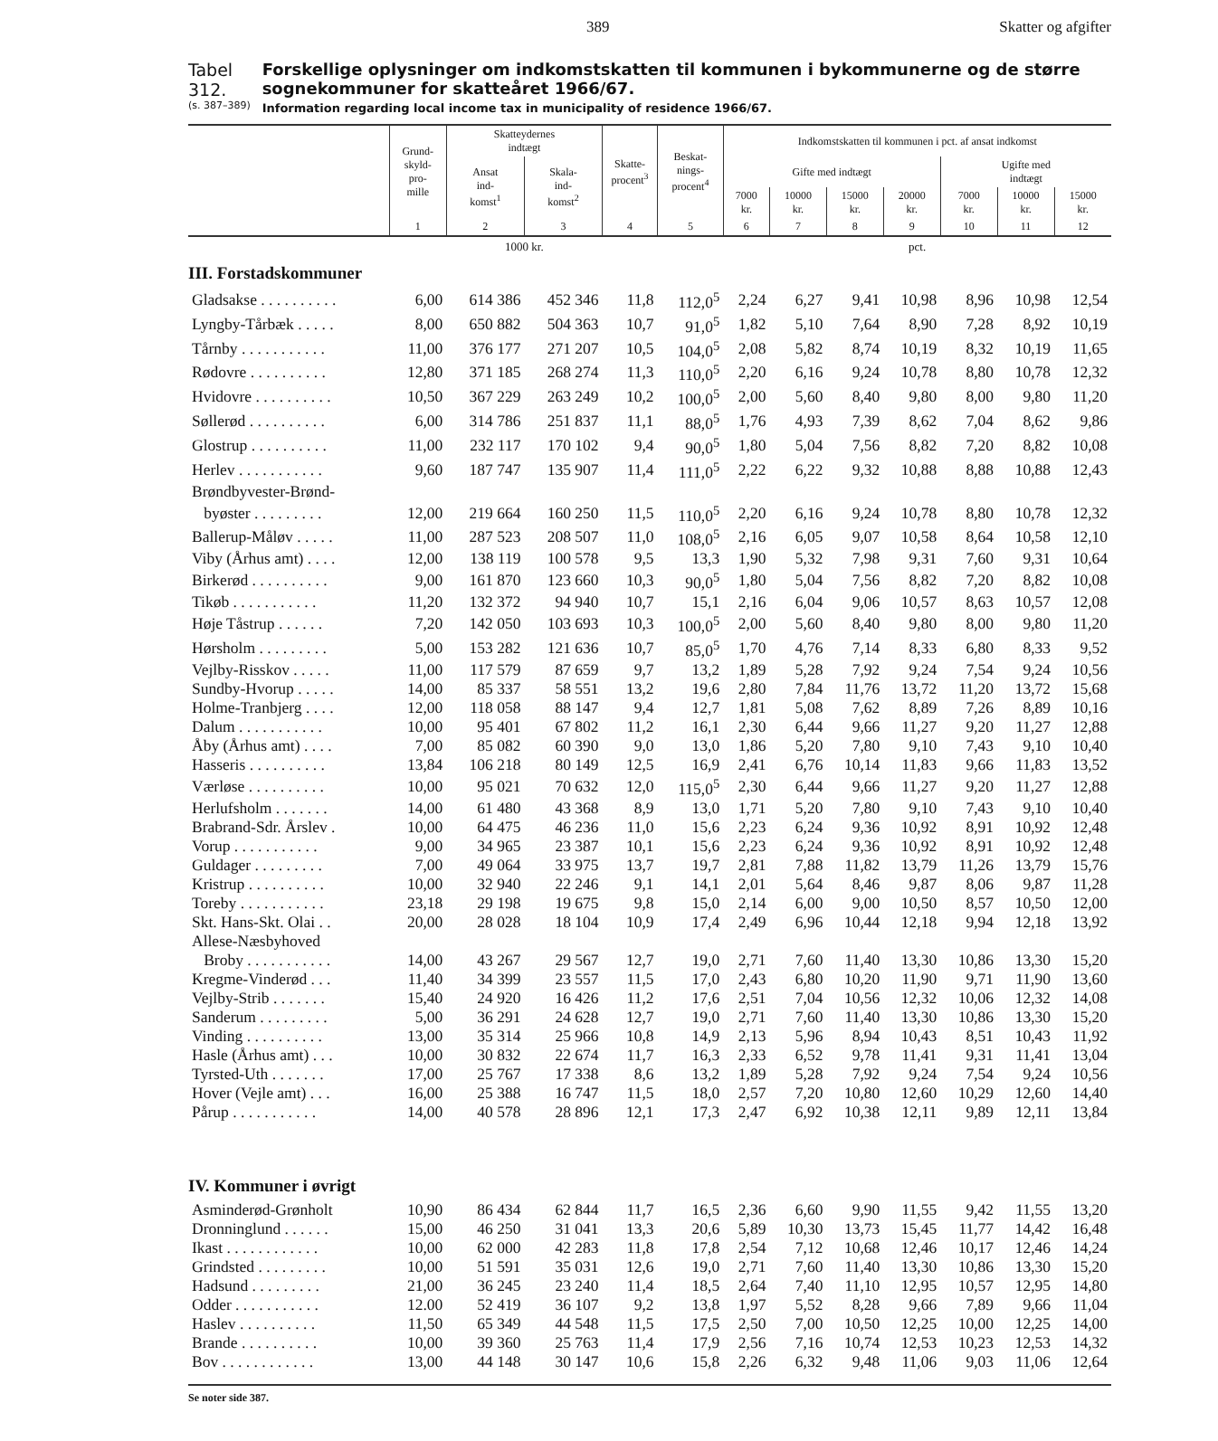389 Skatter og afgifter
Tabel 312.
(s. 387–389)
Forskellige oplysninger om indkomstskatten til kommunen i bykommunerne og de større sognekommuner for skatteåret 1966/67.
Information regarding local income tax in municipality of residence 1966/67.
| | Grund- skyld- pro- mille | Skatteydernes indtægt | | Skatte- procent<sup>3</sup> | Beskat- nings- procent<sup>4</sup> | Indkomstskatten til kommunen i pct. af ansat indkomst | | | | | | |
| --- | --- | --- | --- | --- | --- | --- | --- | --- | --- | --- | --- | --- |
| | | Ansat ind- komst<sup>1</sup> | Skala- ind- komst<sup>2</sup> | | | Gifte med indtægt | | | | Ugifte med indtægt | | |
| | | | | | | 7000 kr. | 10000 kr. | 15000 kr. | 20000 kr. | 7000 kr. | 10000 kr. | 15000 kr. |
| | 1 | 2 | 3 | 4 | 5 | 6 | 7 | 8 | 9 | 10 | 11 | 12 |
| | | 1000 kr. | | | | pct. | | | | | | |
| III. Forstadskommuner | | | | | | | | | | | | |
| Gladsakse . . . . . . . . . . | 6,00 | 614 386 | 452 346 | 11,8 | 112,0<sup>5</sup> | 2,24 | 6,27 | 9,41 | 10,98 | 8,96 | 10,98 | 12,54 |
| Lyngby-Tårbæk . . . . . | 8,00 | 650 882 | 504 363 | 10,7 | 91,0<sup>5</sup> | 1,82 | 5,10 | 7,64 | 8,90 | 7,28 | 8,92 | 10,19 |
| Tårnby . . . . . . . . . . . | 11,00 | 376 177 | 271 207 | 10,5 | 104,0<sup>5</sup> | 2,08 | 5,82 | 8,74 | 10,19 | 8,32 | 10,19 | 11,65 |
| Rødovre . . . . . . . . . . | 12,80 | 371 185 | 268 274 | 11,3 | 110,0<sup>5</sup> | 2,20 | 6,16 | 9,24 | 10,78 | 8,80 | 10,78 | 12,32 |
| Hvidovre . . . . . . . . . . | 10,50 | 367 229 | 263 249 | 10,2 | 100,0<sup>5</sup> | 2,00 | 5,60 | 8,40 | 9,80 | 8,00 | 9,80 | 11,20 |
| Søllerød . . . . . . . . . . | 6,00 | 314 786 | 251 837 | 11,1 | 88,0<sup>5</sup> | 1,76 | 4,93 | 7,39 | 8,62 | 7,04 | 8,62 | 9,86 |
| Glostrup . . . . . . . . . . | 11,00 | 232 117 | 170 102 | 9,4 | 90,0<sup>5</sup> | 1,80 | 5,04 | 7,56 | 8,82 | 7,20 | 8,82 | 10,08 |
| Herlev . . . . . . . . . . . | 9,60 | 187 747 | 135 907 | 11,4 | 111,0<sup>5</sup> | 2,22 | 6,22 | 9,32 | 10,88 | 8,88 | 10,88 | 12,43 |
| Brøndbyvester-Brønd- | | | | | | | | | | | | |
| byøster . . . . . . . . . | 12,00 | 219 664 | 160 250 | 11,5 | 110,0<sup>5</sup> | 2,20 | 6,16 | 9,24 | 10,78 | 8,80 | 10,78 | 12,32 |
| Ballerup-Måløv . . . . . | 11,00 | 287 523 | 208 507 | 11,0 | 108,0<sup>5</sup> | 2,16 | 6,05 | 9,07 | 10,58 | 8,64 | 10,58 | 12,10 |
| Viby (Århus amt) . . . . | 12,00 | 138 119 | 100 578 | 9,5 | 13,3 | 1,90 | 5,32 | 7,98 | 9,31 | 7,60 | 9,31 | 10,64 |
| Birkerød . . . . . . . . . . | 9,00 | 161 870 | 123 660 | 10,3 | 90,0<sup>5</sup> | 1,80 | 5,04 | 7,56 | 8,82 | 7,20 | 8,82 | 10,08 |
| Tikøb . . . . . . . . . . . | 11,20 | 132 372 | 94 940 | 10,7 | 15,1 | 2,16 | 6,04 | 9,06 | 10,57 | 8,63 | 10,57 | 12,08 |
| Høje Tåstrup . . . . . . | 7,20 | 142 050 | 103 693 | 10,3 | 100,0<sup>5</sup> | 2,00 | 5,60 | 8,40 | 9,80 | 8,00 | 9,80 | 11,20 |
| Hørsholm . . . . . . . . . | 5,00 | 153 282 | 121 636 | 10,7 | 85,0<sup>5</sup> | 1,70 | 4,76 | 7,14 | 8,33 | 6,80 | 8,33 | 9,52 |
| Vejlby-Risskov . . . . . | 11,00 | 117 579 | 87 659 | 9,7 | 13,2 | 1,89 | 5,28 | 7,92 | 9,24 | 7,54 | 9,24 | 10,56 |
| Sundby-Hvorup . . . . . | 14,00 | 85 337 | 58 551 | 13,2 | 19,6 | 2,80 | 7,84 | 11,76 | 13,72 | 11,20 | 13,72 | 15,68 |
| Holme-Tranbjerg . . . . | 12,00 | 118 058 | 88 147 | 9,4 | 12,7 | 1,81 | 5,08 | 7,62 | 8,89 | 7,26 | 8,89 | 10,16 |
| Dalum . . . . . . . . . . . | 10,00 | 95 401 | 67 802 | 11,2 | 16,1 | 2,30 | 6,44 | 9,66 | 11,27 | 9,20 | 11,27 | 12,88 |
| Åby (Århus amt) . . . . | 7,00 | 85 082 | 60 390 | 9,0 | 13,0 | 1,86 | 5,20 | 7,80 | 9,10 | 7,43 | 9,10 | 10,40 |
| Hasseris . . . . . . . . . . | 13,84 | 106 218 | 80 149 | 12,5 | 16,9 | 2,41 | 6,76 | 10,14 | 11,83 | 9,66 | 11,83 | 13,52 |
| Værløse . . . . . . . . . . | 10,00 | 95 021 | 70 632 | 12,0 | 115,0<sup>5</sup> | 2,30 | 6,44 | 9,66 | 11,27 | 9,20 | 11,27 | 12,88 |
| Herlufsholm . . . . . . . | 14,00 | 61 480 | 43 368 | 8,9 | 13,0 | 1,71 | 5,20 | 7,80 | 9,10 | 7,43 | 9,10 | 10,40 |
| Brabrand-Sdr. Årslev . | 10,00 | 64 475 | 46 236 | 11,0 | 15,6 | 2,23 | 6,24 | 9,36 | 10,92 | 8,91 | 10,92 | 12,48 |
| Vorup . . . . . . . . . . . | 9,00 | 34 965 | 23 387 | 10,1 | 15,6 | 2,23 | 6,24 | 9,36 | 10,92 | 8,91 | 10,92 | 12,48 |
| Guldager . . . . . . . . . | 7,00 | 49 064 | 33 975 | 13,7 | 19,7 | 2,81 | 7,88 | 11,82 | 13,79 | 11,26 | 13,79 | 15,76 |
| Kristrup . . . . . . . . . . | 10,00 | 32 940 | 22 246 | 9,1 | 14,1 | 2,01 | 5,64 | 8,46 | 9,87 | 8,06 | 9,87 | 11,28 |
| Toreby . . . . . . . . . . . | 23,18 | 29 198 | 19 675 | 9,8 | 15,0 | 2,14 | 6,00 | 9,00 | 10,50 | 8,57 | 10,50 | 12,00 |
| Skt. Hans-Skt. Olai . . | 20,00 | 28 028 | 18 104 | 10,9 | 17,4 | 2,49 | 6,96 | 10,44 | 12,18 | 9,94 | 12,18 | 13,92 |
| Allese-Næsbyhoved | | | | | | | | | | | | |
| Broby . . . . . . . . . . . | 14,00 | 43 267 | 29 567 | 12,7 | 19,0 | 2,71 | 7,60 | 11,40 | 13,30 | 10,86 | 13,30 | 15,20 |
| Kregme-Vinderød . . . | 11,40 | 34 399 | 23 557 | 11,5 | 17,0 | 2,43 | 6,80 | 10,20 | 11,90 | 9,71 | 11,90 | 13,60 |
| Vejlby-Strib . . . . . . . | 15,40 | 24 920 | 16 426 | 11,2 | 17,6 | 2,51 | 7,04 | 10,56 | 12,32 | 10,06 | 12,32 | 14,08 |
| Sanderum . . . . . . . . . | 5,00 | 36 291 | 24 628 | 12,7 | 19,0 | 2,71 | 7,60 | 11,40 | 13,30 | 10,86 | 13,30 | 15,20 |
| Vinding . . . . . . . . . . | 13,00 | 35 314 | 25 966 | 10,8 | 14,9 | 2,13 | 5,96 | 8,94 | 10,43 | 8,51 | 10,43 | 11,92 |
| Hasle (Århus amt) . . . | 10,00 | 30 832 | 22 674 | 11,7 | 16,3 | 2,33 | 6,52 | 9,78 | 11,41 | 9,31 | 11,41 | 13,04 |
| Tyrsted-Uth . . . . . . . | 17,00 | 25 767 | 17 338 | 8,6 | 13,2 | 1,89 | 5,28 | 7,92 | 9,24 | 7,54 | 9,24 | 10,56 |
| Hover (Vejle amt) . . . | 16,00 | 25 388 | 16 747 | 11,5 | 18,0 | 2,57 | 7,20 | 10,80 | 12,60 | 10,29 | 12,60 | 14,40 |
| Pårup . . . . . . . . . . . | 14,00 | 40 578 | 28 896 | 12,1 | 17,3 | 2,47 | 6,92 | 10,38 | 12,11 | 9,89 | 12,11 | 13,84 |
| IV. Kommuner i øvrigt | | | | | | | | | | | | |
| Asminderød-Grønholt | 10,90 | 86 434 | 62 844 | 11,7 | 16,5 | 2,36 | 6,60 | 9,90 | 11,55 | 9,42 | 11,55 | 13,20 |
| Dronninglund . . . . . . | 15,00 | 46 250 | 31 041 | 13,3 | 20,6 | 5,89 | 10,30 | 13,73 | 15,45 | 11,77 | 14,42 | 16,48 |
| Ikast . . . . . . . . . . . . | 10,00 | 62 000 | 42 283 | 11,8 | 17,8 | 2,54 | 7,12 | 10,68 | 12,46 | 10,17 | 12,46 | 14,24 |
| Grindsted . . . . . . . . . | 10,00 | 51 591 | 35 031 | 12,6 | 19,0 | 2,71 | 7,60 | 11,40 | 13,30 | 10,86 | 13,30 | 15,20 |
| Hadsund . . . . . . . . . | 21,00 | 36 245 | 23 240 | 11,4 | 18,5 | 2,64 | 7,40 | 11,10 | 12,95 | 10,57 | 12,95 | 14,80 |
| Odder . . . . . . . . . . . | 12.00 | 52 419 | 36 107 | 9,2 | 13,8 | 1,97 | 5,52 | 8,28 | 9,66 | 7,89 | 9,66 | 11,04 |
| Haslev . . . . . . . . . . | 11,50 | 65 349 | 44 548 | 11,5 | 17,5 | 2,50 | 7,00 | 10,50 | 12,25 | 10,00 | 12,25 | 14,00 |
| Brande . . . . . . . . . . | 10,00 | 39 360 | 25 763 | 11,4 | 17,9 | 2,56 | 7,16 | 10,74 | 12,53 | 10,23 | 12,53 | 14,32 |
| Bov . . . . . . . . . . . . | 13,00 | 44 148 | 30 147 | 10,6 | 15,8 | 2,26 | 6,32 | 9,48 | 11,06 | 9,03 | 11,06 | 12,64 |
Se noter side 387.